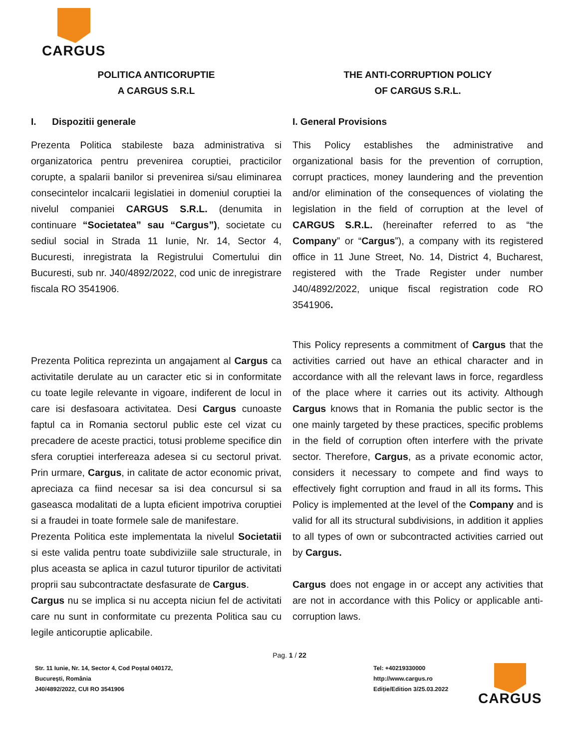CARGUS
POLITICA ANTICORUPTIE
A CARGUS S.R.L
I. Dispozitii generale
Prezenta Politica stabileste baza administrativa si organizatorica pentru prevenirea coruptiei, practicilor corupte, a spalarii banilor si prevenirea si/sau eliminarea consecintelor incalcarii legislatiei in domeniul coruptiei la nivelul companiei CARGUS S.R.L. (denumita in continuare “Societatea” sau “Cargus”), societate cu sediul social in Strada 11 Iunie, Nr. 14, Sector 4, Bucuresti, inregistrata la Registrului Comertului din Bucuresti, sub nr. J40/4892/2022, cod unic de inregistrare fiscala RO 3541906.
Prezenta Politica reprezinta un angajament al Cargus ca activitatile derulate au un caracter etic si in conformitate cu toate legile relevante in vigoare, indiferent de locul in care isi desfasoara activitatea. Desi Cargus cunoaste faptul ca in Romania sectorul public este cel vizat cu precadere de aceste practici, totusi probleme specifice din sfera coruptiei interfereaza adesea si cu sectorul privat. Prin urmare, Cargus, in calitate de actor economic privat, apreciaza ca fiind necesar sa isi dea concursul si sa gaseasca modalitati de a lupta eficient impotriva coruptiei si a fraudei in toate formele sale de manifestare.
Prezenta Politica este implementata la nivelul Societatii si este valida pentru toate subdiviziile sale structurale, in plus aceasta se aplica in cazul tuturor tipurilor de activitati proprii sau subcontractate desfasurate de Cargus.
Cargus nu se implica si nu accepta niciun fel de activitati care nu sunt in conformitate cu prezenta Politica sau cu legile anticoruptie aplicabile.
THE ANTI-CORRUPTION POLICY
OF CARGUS S.R.L.
I. General Provisions
This Policy establishes the administrative and organizational basis for the prevention of corruption, corrupt practices, money laundering and the prevention and/or elimination of the consequences of violating the legislation in the field of corruption at the level of CARGUS S.R.L. (hereinafter referred to as “the Company” or “Cargus”), a company with its registered office in 11 June Street, No. 14, District 4, Bucharest, registered with the Trade Register under number J40/4892/2022, unique fiscal registration code RO 3541906.
This Policy represents a commitment of Cargus that the activities carried out have an ethical character and in accordance with all the relevant laws in force, regardless of the place where it carries out its activity. Although Cargus knows that in Romania the public sector is the one mainly targeted by these practices, specific problems in the field of corruption often interfere with the private sector. Therefore, Cargus, as a private economic actor, considers it necessary to compete and find ways to effectively fight corruption and fraud in all its forms. This Policy is implemented at the level of the Company and is valid for all its structural subdivisions, in addition it applies to all types of own or subcontracted activities carried out by Cargus.
Cargus does not engage in or accept any activities that are not in accordance with this Policy or applicable anti-corruption laws.
Pag. 1 / 22
Str. 11 Iunie, Nr. 14, Sector 4, Cod Poștal 040172,
București, România
J40/4892/2022, CUI RO 3541906
Tel: +40219330000
http://www.cargus.ro
Ediție/Edition 3/25.03.2022
CARGUS